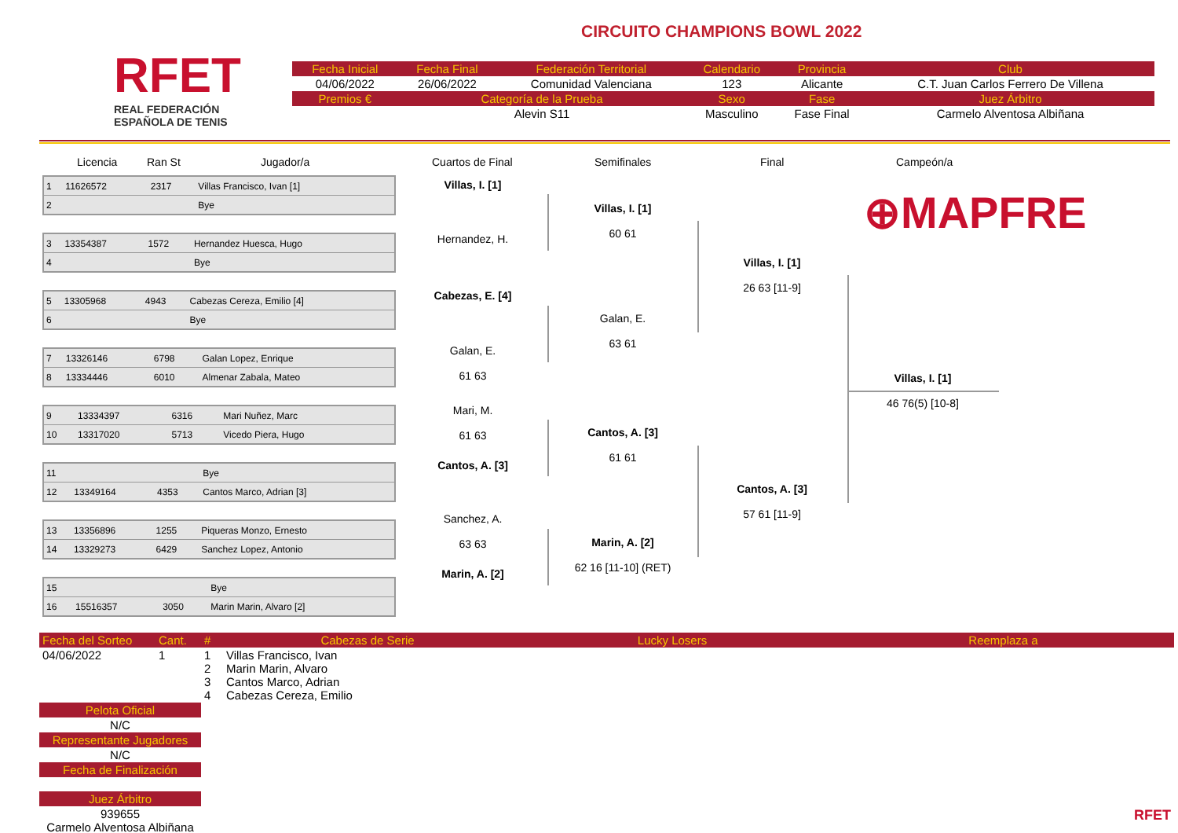RFET
REAL FEDERACIÓN
ESPAÑOLA DE TENIS
CIRCUITO CHAMPIONS BOWL 2022
| Fecha Inicial | Fecha Final | Federación Territorial | Calendario | Provincia | Club |
| 04/06/2022 | 26/06/2022 | Comunidad Valenciana | 123 | Alicante | C.T. Juan Carlos Ferrero De Villena |
| Premios € | Categoría de la Prueba | | Sexo | Fase | Juez Árbitro |
| | Alevin S11 | | Masculino | Fase Final | Carmelo Alventosa Albiñana |
Licencia Ran St Jugador/a Cuartos de Final Semifinales Final Campeón/a
| 1 | 11626572 | 2317 | Villas Francisco, Ivan [1] |
| 2 | | | Bye |
| 3 | 13354387 | 1572 | Hernandez Huesca, Hugo |
| 4 | | | Bye |
| 5 | 13305968 | 4943 | Cabezas Cereza, Emilio [4] |
| 6 | | | Bye |
| 7 | 13326146 | 6798 | Galan Lopez, Enrique |
| 8 | 13334446 | 6010 | Almenar Zabala, Mateo |
| 9 | 13334397 | 6316 | Mari Nuñez, Marc |
| 10 | 13317020 | 5713 | Vicedo Piera, Hugo |
| 11 | | | Bye |
| 12 | 13349164 | 4353 | Cantos Marco, Adrian [3] |
| 13 | 13356896 | 1255 | Piqueras Monzo, Ernesto |
| 14 | 13329273 | 6429 | Sanchez Lopez, Antonio |
| 15 | | | Bye |
| 16 | 15516357 | 3050 | Marin Marin, Alvaro [2] |
Villas, I. [1]
Hernandez, H.
Cabezas, E. [4]
Galan, E.
61 63
Mari, M.
61 63
Cantos, A. [3]
Sanchez, A.
63 63
Marin, A. [2]
Villas, I. [1]
60 61
Galan, E.
63 61
Cantos, A. [3]
61 61
Marin, A. [2]
62 16 [11-10] (RET)
Villas, I. [1]
26 63 [11-9]
Cantos, A. [3]
57 61 [11-9]
Villas, I. [1]
46 76(5) [10-8]
⊕MAPFRE
| Fecha del Sorteo | Cant. | # | Cabezas de Serie | Lucky Losers | Reemplaza a |
| 04/06/2022 | 1 | 1 2 3 4 | Villas Francisco, Ivan Marin Marin, Alvaro Cantos Marco, Adrian Cabezas Cereza, Emilio | | |
| Pelota Oficial | | | | | |
| N/C | | | | | |
| Representante Jugadores | | | | | |
| N/C | | | | | |
| Fecha de Finalización | | | | | |
| Juez Árbitro | | | | | |
| 939655 Carmelo Alventosa Albiñana | | | | | RFET |